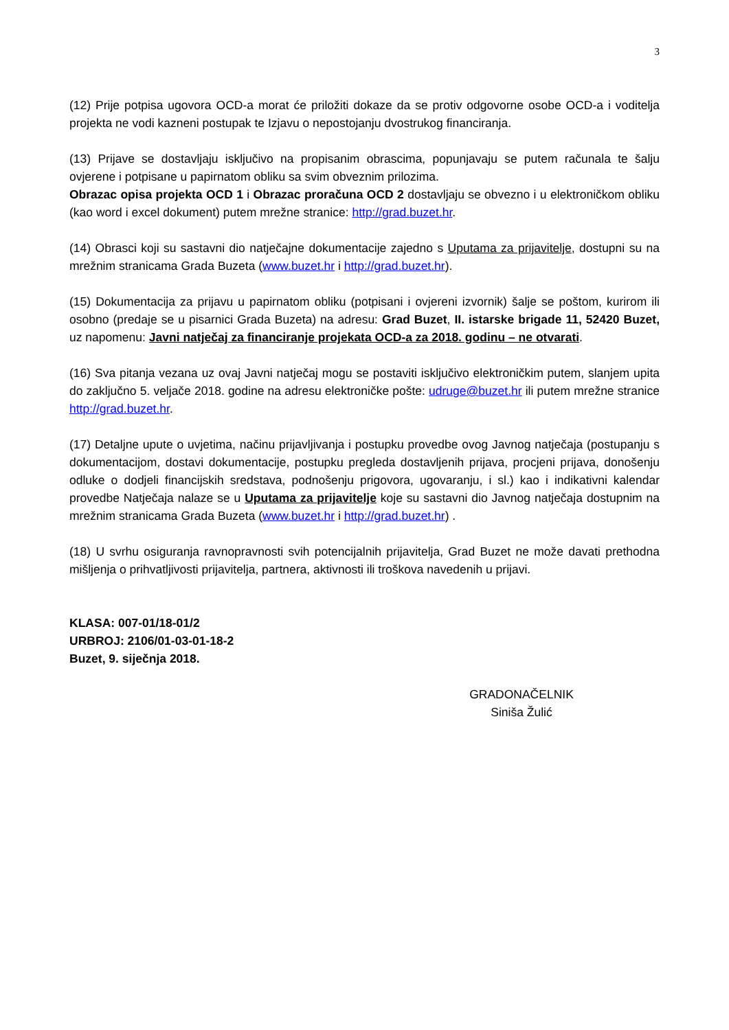3
(12) Prije potpisa ugovora OCD-a morat će priložiti dokaze da se protiv odgovorne osobe OCD-a i voditelja projekta ne vodi kazneni postupak te Izjavu o nepostojanju dvostrukog financiranja.
(13) Prijave se dostavljaju isključivo na propisanim obrascima, popunjavaju se putem računala te šalju ovjerene i potpisane u papirnatom obliku sa svim obveznim prilozima.
Obrazac opisa projekta OCD 1 i Obrazac proračuna OCD 2 dostavljaju se obvezno i u elektroničkom obliku (kao word i excel dokument) putem mrežne stranice: http://grad.buzet.hr.
(14) Obrasci koji su sastavni dio natječajne dokumentacije zajedno s Uputama za prijavitelje, dostupni su na mrežnim stranicama Grada Buzeta (www.buzet.hr i http://grad.buzet.hr).
(15) Dokumentacija za prijavu u papirnatom obliku (potpisani i ovjereni izvornik) šalje se poštom, kurirom ili osobno (predaje se u pisarnici Grada Buzeta) na adresu: Grad Buzet, II. istarske brigade 11, 52420 Buzet, uz napomenu: Javni natječaj za financiranje projekata OCD-a za 2018. godinu – ne otvarati.
(16) Sva pitanja vezana uz ovaj Javni natječaj mogu se postaviti isključivo elektroničkim putem, slanjem upita do zaključno 5. veljače 2018. godine na adresu elektroničke pošte: udruge@buzet.hr ili putem mrežne stranice http://grad.buzet.hr.
(17) Detaljne upute o uvjetima, načinu prijavljivanja i postupku provedbe ovog Javnog natječaja (postupanju s dokumentacijom, dostavi dokumentacije, postupku pregleda dostavljenih prijava, procjeni prijava, donošenju odluke o dodjeli financijskih sredstava, podnošenju prigovora, ugovaranju, i sl.) kao i indikativni kalendar provedbe Natječaja nalaze se u Uputama za prijavitelje koje su sastavni dio Javnog natječaja dostupnim na mrežnim stranicama Grada Buzeta (www.buzet.hr i http://grad.buzet.hr) .
(18) U svrhu osiguranja ravnopravnosti svih potencijalnih prijavitelja, Grad Buzet ne može davati prethodna mišljenja o prihvatljivosti prijavitelja, partnera, aktivnosti ili troškova navedenih u prijavi.
KLASA: 007-01/18-01/2
URBROJ: 2106/01-03-01-18-2
Buzet, 9. siječnja 2018.
GRADONAČELNIK
Siniša Žulić